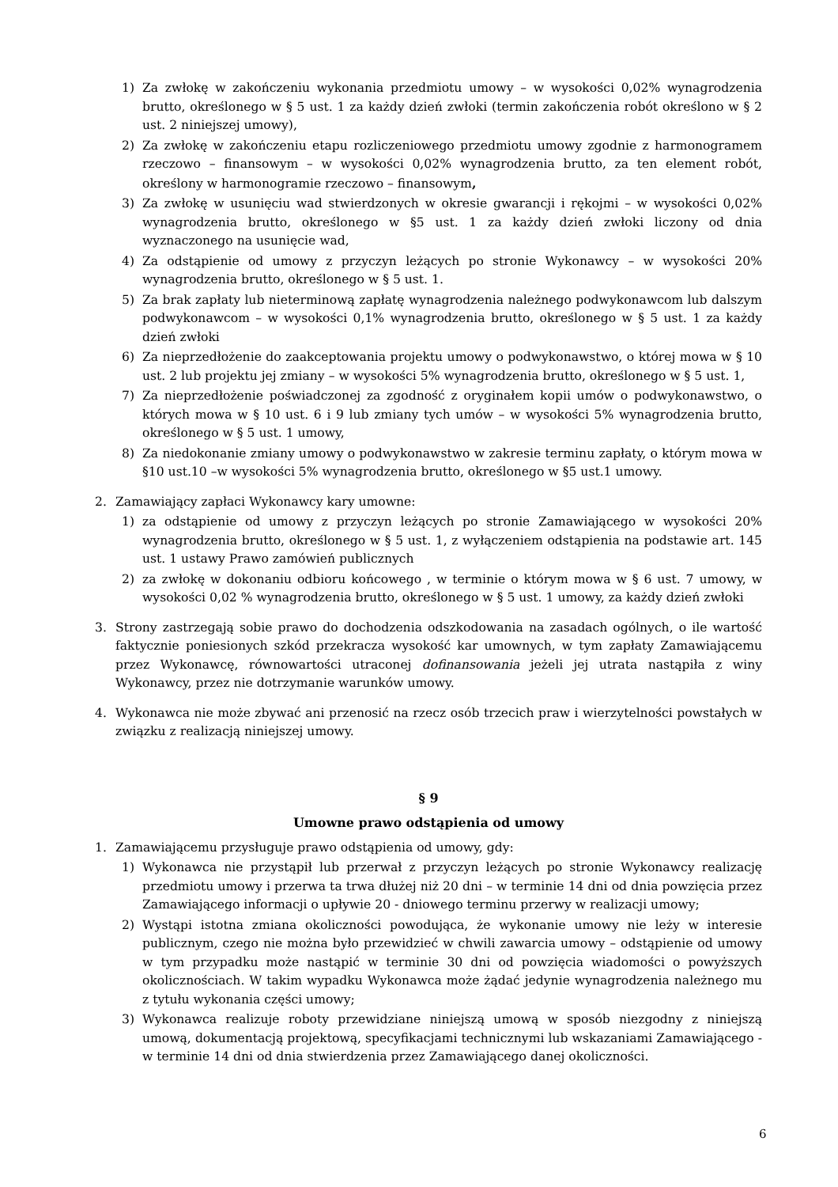1) Za zwłokę w zakończeniu wykonania przedmiotu umowy – w wysokości 0,02% wynagrodzenia brutto, określonego w § 5 ust. 1 za każdy dzień zwłoki (termin zakończenia robót określono w § 2 ust. 2 niniejszej umowy),
2) Za zwłokę w zakończeniu etapu rozliczeniowego przedmiotu umowy zgodnie z harmonogramem rzeczowo – finansowym – w wysokości 0,02% wynagrodzenia brutto, za ten element robót, określony w harmonogramie rzeczowo – finansowym,
3) Za zwłokę w usunięciu wad stwierdzonych w okresie gwarancji i rękojmi – w wysokości 0,02% wynagrodzenia brutto, określonego w §5 ust. 1 za każdy dzień zwłoki liczony od dnia wyznaczonego na usunięcie wad,
4) Za odstąpienie od umowy z przyczyn leżących po stronie Wykonawcy – w wysokości 20% wynagrodzenia brutto, określonego w § 5 ust. 1.
5) Za brak zapłaty lub nieterminową zapłatę wynagrodzenia należnego podwykonawcom lub dalszym podwykonawcom – w wysokości 0,1% wynagrodzenia brutto, określonego w § 5 ust. 1 za każdy dzień zwłoki
6) Za nieprzedłożenie do zaakceptowania projektu umowy o podwykonawstwo, o której mowa w § 10 ust. 2 lub projektu jej zmiany – w wysokości 5% wynagrodzenia brutto, określonego w § 5 ust. 1,
7) Za nieprzedłożenie poświadczonej za zgodność z oryginałem kopii umów o podwykonawstwo, o których mowa w § 10 ust. 6 i 9 lub zmiany tych umów – w wysokości 5% wynagrodzenia brutto, określonego w § 5 ust. 1 umowy,
8) Za niedokonanie zmiany umowy o podwykonawstwo w zakresie terminu zapłaty, o którym mowa w §10 ust.10 –w wysokości 5% wynagrodzenia brutto, określonego w §5 ust.1 umowy.
2. Zamawiający zapłaci Wykonawcy kary umowne:
1) za odstąpienie od umowy z przyczyn leżących po stronie Zamawiającego w wysokości 20% wynagrodzenia brutto, określonego w § 5 ust. 1, z wyłączeniem odstąpienia na podstawie art. 145 ust. 1 ustawy Prawo zamówień publicznych
2) za zwłokę w dokonaniu odbioru końcowego , w terminie o którym mowa w § 6 ust. 7 umowy, w wysokości 0,02 % wynagrodzenia brutto, określonego w § 5 ust. 1 umowy, za każdy dzień zwłoki
3. Strony zastrzegają sobie prawo do dochodzenia odszkodowania na zasadach ogólnych, o ile wartość faktycznie poniesionych szkód przekracza wysokość kar umownych, w tym zapłaty Zamawiającemu przez Wykonawcę, równowartości utraconej dofinansowania jeżeli jej utrata nastąpiła z winy Wykonawcy, przez nie dotrzymanie warunków umowy.
4. Wykonawca nie może zbywać ani przenosić na rzecz osób trzecich praw i wierzytelności powstałych w związku z realizacją niniejszej umowy.
§ 9
Umowne prawo odstąpienia od umowy
1. Zamawiającemu przysługuje prawo odstąpienia od umowy, gdy:
1) Wykonawca nie przystąpił lub przerwał z przyczyn leżących po stronie Wykonawcy realizację przedmiotu umowy i przerwa ta trwa dłużej niż 20 dni – w terminie 14 dni od dnia powzięcia przez Zamawiającego informacji o upływie 20 - dniowego terminu przerwy w realizacji umowy;
2) Wystąpi istotna zmiana okoliczności powodująca, że wykonanie umowy nie leży w interesie publicznym, czego nie można było przewidzieć w chwili zawarcia umowy – odstąpienie od umowy w tym przypadku może nastąpić w terminie 30 dni od powzięcia wiadomości o powyższych okolicznościach. W takim wypadku Wykonawca może żądać jedynie wynagrodzenia należnego mu z tytułu wykonania części umowy;
3) Wykonawca realizuje roboty przewidziane niniejszą umową w sposób niezgodny z niniejszą umową, dokumentacją projektową, specyfikacjami technicznymi lub wskazaniami Zamawiającego - w terminie 14 dni od dnia stwierdzenia przez Zamawiającego danej okoliczności.
6